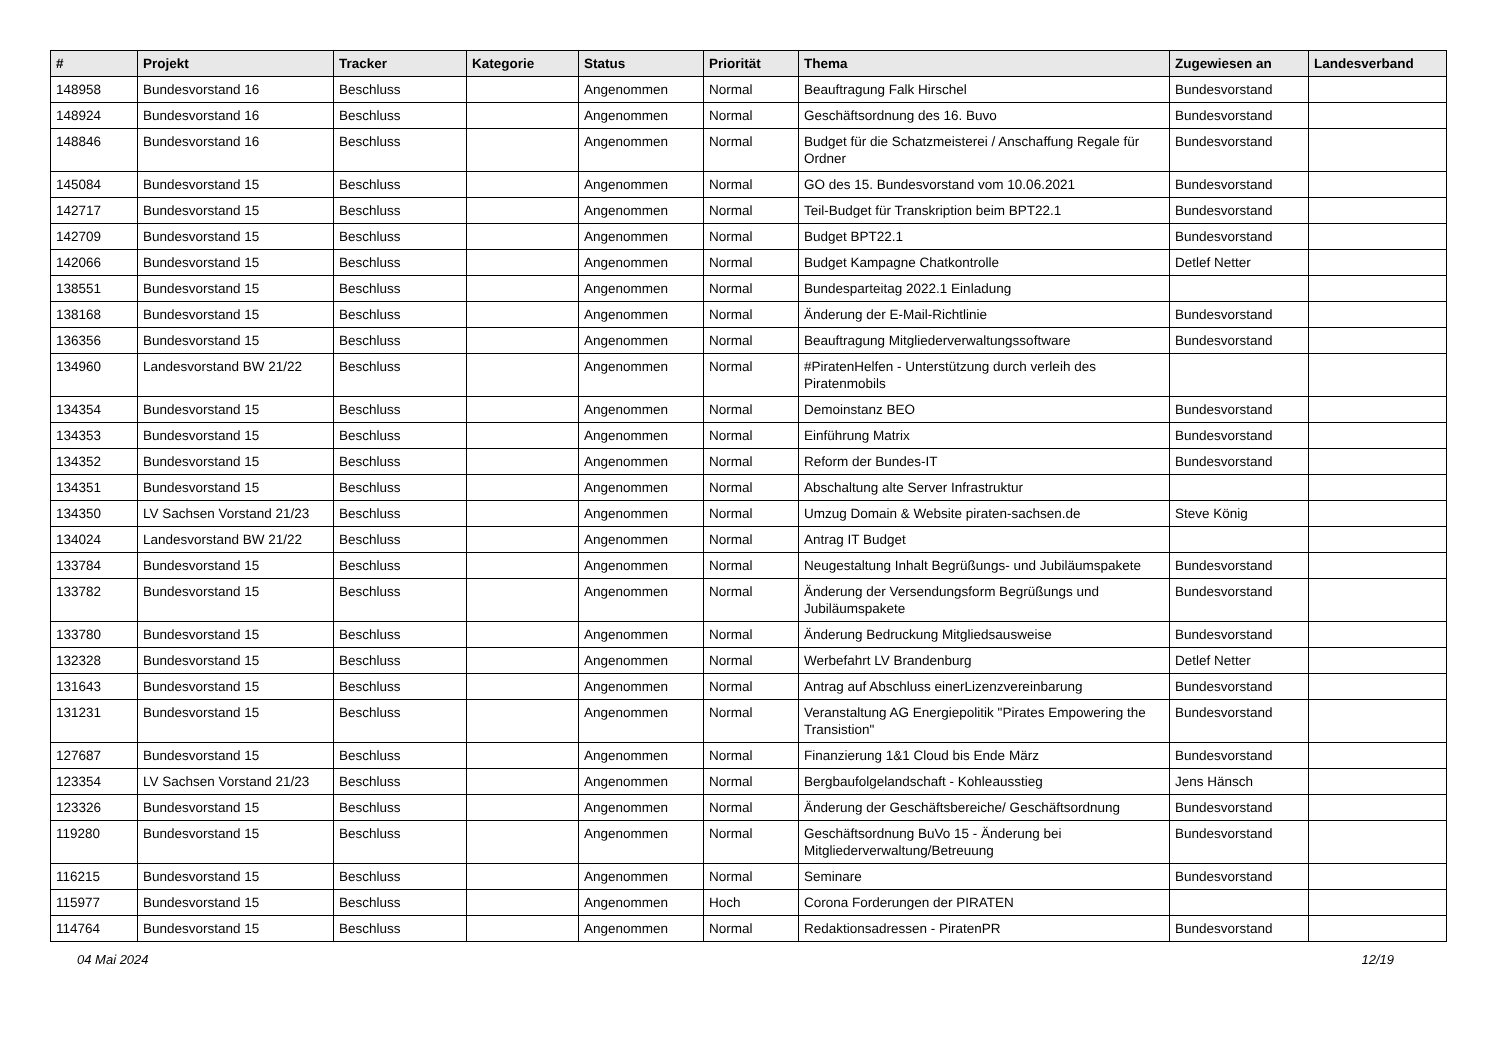| # | Projekt | Tracker | Kategorie | Status | Priorität | Thema | Zugewiesen an | Landesverband |
| --- | --- | --- | --- | --- | --- | --- | --- | --- |
| 148958 | Bundesvorstand 16 | Beschluss | | Angenommen | Normal | Beauftragung Falk Hirschel | Bundesvorstand | |
| 148924 | Bundesvorstand 16 | Beschluss | | Angenommen | Normal | Geschäftsordnung des 16. Buvo | Bundesvorstand | |
| 148846 | Bundesvorstand 16 | Beschluss | | Angenommen | Normal | Budget für die Schatzmeisterei / Anschaffung Regale für Ordner | Bundesvorstand | |
| 145084 | Bundesvorstand 15 | Beschluss | | Angenommen | Normal | GO des 15. Bundesvorstand vom 10.06.2021 | Bundesvorstand | |
| 142717 | Bundesvorstand 15 | Beschluss | | Angenommen | Normal | Teil-Budget für Transkription beim BPT22.1 | Bundesvorstand | |
| 142709 | Bundesvorstand 15 | Beschluss | | Angenommen | Normal | Budget BPT22.1 | Bundesvorstand | |
| 142066 | Bundesvorstand 15 | Beschluss | | Angenommen | Normal | Budget Kampagne Chatkontrolle | Detlef Netter | |
| 138551 | Bundesvorstand 15 | Beschluss | | Angenommen | Normal | Bundesparteitag 2022.1 Einladung | | |
| 138168 | Bundesvorstand 15 | Beschluss | | Angenommen | Normal | Änderung der E-Mail-Richtlinie | Bundesvorstand | |
| 136356 | Bundesvorstand 15 | Beschluss | | Angenommen | Normal | Beauftragung Mitgliederverwaltungssoftware | Bundesvorstand | |
| 134960 | Landesvorstand BW 21/22 | Beschluss | | Angenommen | Normal | #PiratenHelfen - Unterstützung durch verleih des Piratenmobils | | |
| 134354 | Bundesvorstand 15 | Beschluss | | Angenommen | Normal | Demoinstanz BEO | Bundesvorstand | |
| 134353 | Bundesvorstand 15 | Beschluss | | Angenommen | Normal | Einführung Matrix | Bundesvorstand | |
| 134352 | Bundesvorstand 15 | Beschluss | | Angenommen | Normal | Reform der Bundes-IT | Bundesvorstand | |
| 134351 | Bundesvorstand 15 | Beschluss | | Angenommen | Normal | Abschaltung alte Server Infrastruktur | | |
| 134350 | LV Sachsen Vorstand 21/23 | Beschluss | | Angenommen | Normal | Umzug Domain & Website piraten-sachsen.de | Steve König | |
| 134024 | Landesvorstand BW 21/22 | Beschluss | | Angenommen | Normal | Antrag IT Budget | | |
| 133784 | Bundesvorstand 15 | Beschluss | | Angenommen | Normal | Neugestaltung Inhalt Begrüßungs- und Jubiläumspakete | Bundesvorstand | |
| 133782 | Bundesvorstand 15 | Beschluss | | Angenommen | Normal | Änderung der Versendungsform Begrüßungs und Jubiläumspakete | Bundesvorstand | |
| 133780 | Bundesvorstand 15 | Beschluss | | Angenommen | Normal | Änderung Bedruckung Mitgliedsausweise | Bundesvorstand | |
| 132328 | Bundesvorstand 15 | Beschluss | | Angenommen | Normal | Werbefahrt LV Brandenburg | Detlef Netter | |
| 131643 | Bundesvorstand 15 | Beschluss | | Angenommen | Normal | Antrag auf Abschluss einerLizenzvereinbarung | Bundesvorstand | |
| 131231 | Bundesvorstand 15 | Beschluss | | Angenommen | Normal | Veranstaltung AG Energiepolitik "Pirates Empowering the Transistion" | Bundesvorstand | |
| 127687 | Bundesvorstand 15 | Beschluss | | Angenommen | Normal | Finanzierung 1&1 Cloud bis Ende März | Bundesvorstand | |
| 123354 | LV Sachsen Vorstand 21/23 | Beschluss | | Angenommen | Normal | Bergbaufolgelandschaft - Kohleausstieg | Jens Hänsch | |
| 123326 | Bundesvorstand 15 | Beschluss | | Angenommen | Normal | Änderung der Geschäftsbereiche/ Geschäftsordnung | Bundesvorstand | |
| 119280 | Bundesvorstand 15 | Beschluss | | Angenommen | Normal | Geschäftsordnung BuVo 15 - Änderung bei Mitgliederverwaltung/Betreuung | Bundesvorstand | |
| 116215 | Bundesvorstand 15 | Beschluss | | Angenommen | Normal | Seminare | Bundesvorstand | |
| 115977 | Bundesvorstand 15 | Beschluss | | Angenommen | Hoch | Corona Forderungen der PIRATEN | | |
| 114764 | Bundesvorstand 15 | Beschluss | | Angenommen | Normal | Redaktionsadressen - PiratenPR | Bundesvorstand | |
04 Mai 2024 12/19